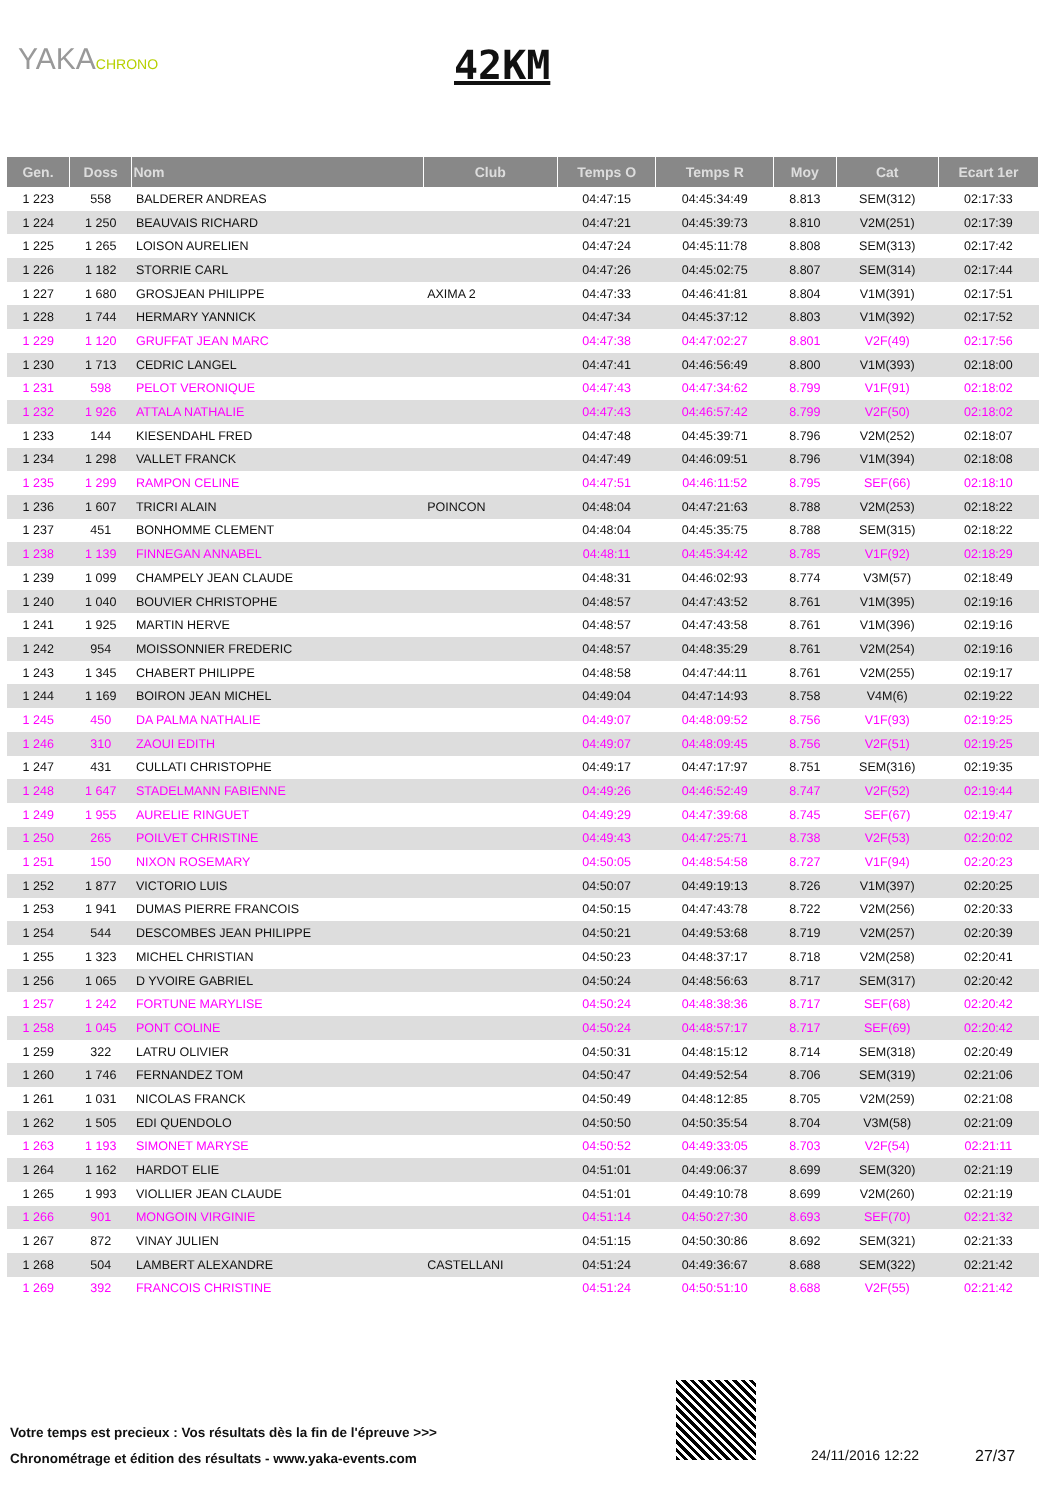YAKACHRONO 42KM
| Gen. | Doss | Nom | Club | Temps O | Temps R | Moy | Cat | Ecart 1er |
| --- | --- | --- | --- | --- | --- | --- | --- | --- |
| 1 223 | 558 | BALDERER ANDREAS | | 04:47:15 | 04:45:34:49 | 8.813 | SEM(312) | 02:17:33 |
| 1 224 | 1 250 | BEAUVAIS RICHARD | | 04:47:21 | 04:45:39:73 | 8.810 | V2M(251) | 02:17:39 |
| 1 225 | 1 265 | LOISON AURELIEN | | 04:47:24 | 04:45:11:78 | 8.808 | SEM(313) | 02:17:42 |
| 1 226 | 1 182 | STORRIE CARL | | 04:47:26 | 04:45:02:75 | 8.807 | SEM(314) | 02:17:44 |
| 1 227 | 1 680 | GROSJEAN PHILIPPE | AXIMA 2 | 04:47:33 | 04:46:41:81 | 8.804 | V1M(391) | 02:17:51 |
| 1 228 | 1 744 | HERMARY YANNICK | | 04:47:34 | 04:45:37:12 | 8.803 | V1M(392) | 02:17:52 |
| 1 229 | 1 120 | GRUFFAT JEAN MARC | | 04:47:38 | 04:47:02:27 | 8.801 | V2F(49) | 02:17:56 |
| 1 230 | 1 713 | CEDRIC LANGEL | | 04:47:41 | 04:46:56:49 | 8.800 | V1M(393) | 02:18:00 |
| 1 231 | 598 | PELOT VERONIQUE | | 04:47:43 | 04:47:34:62 | 8.799 | V1F(91) | 02:18:02 |
| 1 232 | 1 926 | ATTALA NATHALIE | | 04:47:43 | 04:46:57:42 | 8.799 | V2F(50) | 02:18:02 |
| 1 233 | 144 | KIESENDAHL FRED | | 04:47:48 | 04:45:39:71 | 8.796 | V2M(252) | 02:18:07 |
| 1 234 | 1 298 | VALLET FRANCK | | 04:47:49 | 04:46:09:51 | 8.796 | V1M(394) | 02:18:08 |
| 1 235 | 1 299 | RAMPON CELINE | | 04:47:51 | 04:46:11:52 | 8.795 | SEF(66) | 02:18:10 |
| 1 236 | 1 607 | TRICRI ALAIN | POINCON | 04:48:04 | 04:47:21:63 | 8.788 | V2M(253) | 02:18:22 |
| 1 237 | 451 | BONHOMME CLEMENT | | 04:48:04 | 04:45:35:75 | 8.788 | SEM(315) | 02:18:22 |
| 1 238 | 1 139 | FINNEGAN ANNABEL | | 04:48:11 | 04:45:34:42 | 8.785 | V1F(92) | 02:18:29 |
| 1 239 | 1 099 | CHAMPELY JEAN CLAUDE | | 04:48:31 | 04:46:02:93 | 8.774 | V3M(57) | 02:18:49 |
| 1 240 | 1 040 | BOUVIER CHRISTOPHE | | 04:48:57 | 04:47:43:52 | 8.761 | V1M(395) | 02:19:16 |
| 1 241 | 1 925 | MARTIN HERVE | | 04:48:57 | 04:47:43:58 | 8.761 | V1M(396) | 02:19:16 |
| 1 242 | 954 | MOISSONNIER FREDERIC | | 04:48:57 | 04:48:35:29 | 8.761 | V2M(254) | 02:19:16 |
| 1 243 | 1 345 | CHABERT PHILIPPE | | 04:48:58 | 04:47:44:11 | 8.761 | V2M(255) | 02:19:17 |
| 1 244 | 1 169 | BOIRON JEAN MICHEL | | 04:49:04 | 04:47:14:93 | 8.758 | V4M(6) | 02:19:22 |
| 1 245 | 450 | DA PALMA NATHALIE | | 04:49:07 | 04:48:09:52 | 8.756 | V1F(93) | 02:19:25 |
| 1 246 | 310 | ZAOUI EDITH | | 04:49:07 | 04:48:09:45 | 8.756 | V2F(51) | 02:19:25 |
| 1 247 | 431 | CULLATI CHRISTOPHE | | 04:49:17 | 04:47:17:97 | 8.751 | SEM(316) | 02:19:35 |
| 1 248 | 1 647 | STADELMANN FABIENNE | | 04:49:26 | 04:46:52:49 | 8.747 | V2F(52) | 02:19:44 |
| 1 249 | 1 955 | AURELIE RINGUET | | 04:49:29 | 04:47:39:68 | 8.745 | SEF(67) | 02:19:47 |
| 1 250 | 265 | POILVET CHRISTINE | | 04:49:43 | 04:47:25:71 | 8.738 | V2F(53) | 02:20:02 |
| 1 251 | 150 | NIXON ROSEMARY | | 04:50:05 | 04:48:54:58 | 8.727 | V1F(94) | 02:20:23 |
| 1 252 | 1 877 | VICTORIO LUIS | | 04:50:07 | 04:49:19:13 | 8.726 | V1M(397) | 02:20:25 |
| 1 253 | 1 941 | DUMAS PIERRE FRANCOIS | | 04:50:15 | 04:47:43:78 | 8.722 | V2M(256) | 02:20:33 |
| 1 254 | 544 | DESCOMBES JEAN PHILIPPE | | 04:50:21 | 04:49:53:68 | 8.719 | V2M(257) | 02:20:39 |
| 1 255 | 1 323 | MICHEL CHRISTIAN | | 04:50:23 | 04:48:37:17 | 8.718 | V2M(258) | 02:20:41 |
| 1 256 | 1 065 | D YVOIRE GABRIEL | | 04:50:24 | 04:48:56:63 | 8.717 | SEM(317) | 02:20:42 |
| 1 257 | 1 242 | FORTUNE MARYLISE | | 04:50:24 | 04:48:38:36 | 8.717 | SEF(68) | 02:20:42 |
| 1 258 | 1 045 | PONT COLINE | | 04:50:24 | 04:48:57:17 | 8.717 | SEF(69) | 02:20:42 |
| 1 259 | 322 | LATRU OLIVIER | | 04:50:31 | 04:48:15:12 | 8.714 | SEM(318) | 02:20:49 |
| 1 260 | 1 746 | FERNANDEZ TOM | | 04:50:47 | 04:49:52:54 | 8.706 | SEM(319) | 02:21:06 |
| 1 261 | 1 031 | NICOLAS FRANCK | | 04:50:49 | 04:48:12:85 | 8.705 | V2M(259) | 02:21:08 |
| 1 262 | 1 505 | EDI QUENDOLO | | 04:50:50 | 04:50:35:54 | 8.704 | V3M(58) | 02:21:09 |
| 1 263 | 1 193 | SIMONET MARYSE | | 04:50:52 | 04:49:33:05 | 8.703 | V2F(54) | 02:21:11 |
| 1 264 | 1 162 | HARDOT ELIE | | 04:51:01 | 04:49:06:37 | 8.699 | SEM(320) | 02:21:19 |
| 1 265 | 1 993 | VIOLLIER JEAN CLAUDE | | 04:51:01 | 04:49:10:78 | 8.699 | V2M(260) | 02:21:19 |
| 1 266 | 901 | MONGOIN VIRGINIE | | 04:51:14 | 04:50:27:30 | 8.693 | SEF(70) | 02:21:32 |
| 1 267 | 872 | VINAY JULIEN | | 04:51:15 | 04:50:30:86 | 8.692 | SEM(321) | 02:21:33 |
| 1 268 | 504 | LAMBERT ALEXANDRE | CASTELLANI | 04:51:24 | 04:49:36:67 | 8.688 | SEM(322) | 02:21:42 |
| 1 269 | 392 | FRANCOIS CHRISTINE | | 04:51:24 | 04:50:51:10 | 8.688 | V2F(55) | 02:21:42 |
Votre temps est precieux : Vos résultats dès la fin de l'épreuve >>>
Chronométrage et édition des résultats - www.yaka-events.com
24/11/2016 12:22 27/37